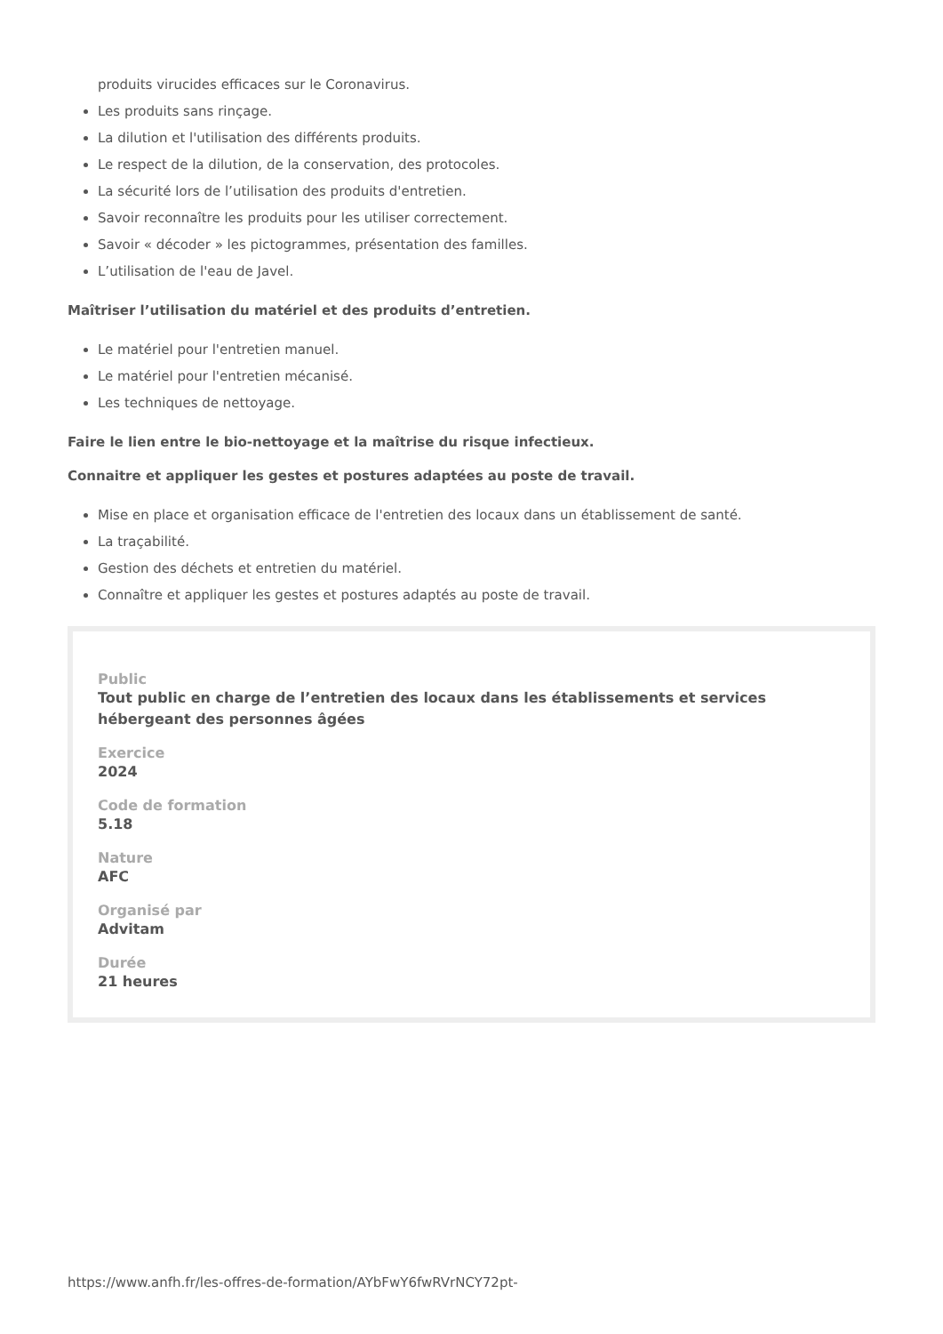produits virucides efficaces sur le Coronavirus.
Les produits sans rinçage.
La dilution et l'utilisation des différents produits.
Le respect de la dilution, de la conservation, des protocoles.
La sécurité lors de l’utilisation des produits d'entretien.
Savoir reconnaître les produits pour les utiliser correctement.
Savoir « décoder » les pictogrammes, présentation des familles.
L’utilisation de l'eau de Javel.
Maîtriser l’utilisation du matériel et des produits d’entretien.
Le matériel pour l'entretien manuel.
Le matériel pour l'entretien mécanisé.
Les techniques de nettoyage.
Faire le lien entre le bio-nettoyage et la maîtrise du risque infectieux.
Connaitre et appliquer les gestes et postures adaptées au poste de travail.
Mise en place et organisation efficace de l'entretien des locaux dans un établissement de santé.
La traçabilité.
Gestion des déchets et entretien du matériel.
Connaître et appliquer les gestes et postures adaptés au poste de travail.
Public
Tout public en charge de l’entretien des locaux dans les établissements et services
hébergeant des personnes âgées
Exercice
2024
Code de formation
5.18
Nature
AFC
Organisé par
Advitam
Durée
21 heures
https://www.anfh.fr/les-offres-de-formation/AYbFwY6fwRVrNCY72pt-